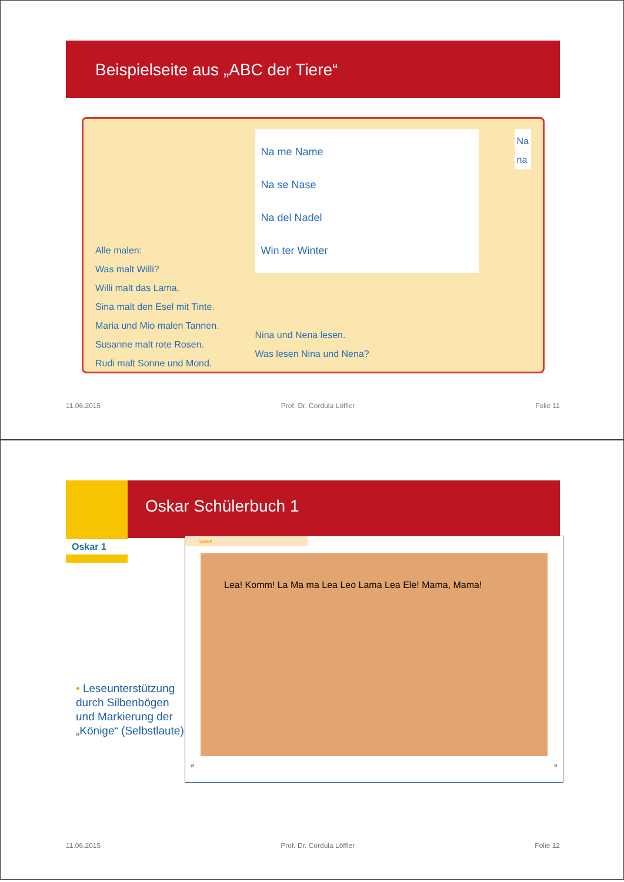Beispielseite aus „ABC der Tiere“
Alle malen:
Was malt Willi?
Willi malt das Lama.
Sina malt den Esel mit Tinte.
Maria und Mio malen Tannen.
Susanne malt rote Rosen.
Rudi malt Sonne und Mond.
Na me Name
Na se Nase
Na del Nadel
Win ter Winter
Nina und Nena lesen.
Was lesen Nina und Nena?
Na
na
11.06.2015 Prof. Dr. Cordula Löffler Folie 11
Oskar Schülerbuch 1 Oskar 1
• Leseunterstützung durch Silbenbögen und Markierung der „Könige“ (Selbstlaute)
Lesen
Lea! Komm! La Ma ma Lea Leo Lama Lea Ele! Mama, Mama!
8 9
11.06.2015 Prof. Dr. Cordula Löffler Folie 12